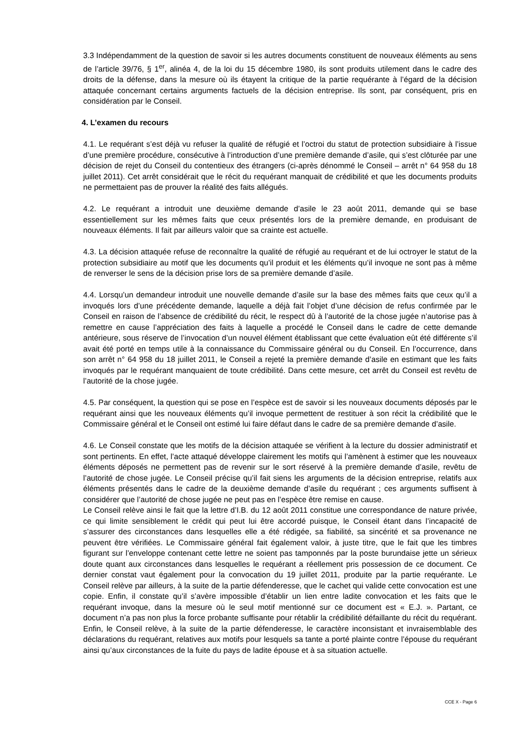3.3 Indépendamment de la question de savoir si les autres documents constituent de nouveaux éléments au sens de l’article 39/76, § 1<sup>er</sup>, alinéa 4, de la loi du 15 décembre 1980, ils sont produits utilement dans le cadre des droits de la défense, dans la mesure où ils étayent la critique de la partie requérante à l’égard de la décision attaquée concernant certains arguments factuels de la décision entreprise. Ils sont, par conséquent, pris en considération par le Conseil.
4. L’examen du recours
4.1. Le requérant s’est déjà vu refuser la qualité de réfugié et l’octroi du statut de protection subsidiaire à l’issue d’une première procédure, consécutive à l’introduction d’une première demande d’asile, qui s’est clôturée par une décision de rejet du Conseil du contentieux des étrangers (ci-après dénommé le Conseil – arrêt n° 64 958 du 18 juillet 2011). Cet arrêt considérait que le récit du requérant manquait de crédibilité et que les documents produits ne permettaient pas de prouver la réalité des faits allégués.
4.2. Le requérant a introduit une deuxième demande d’asile le 23 août 2011, demande qui se base essentiellement sur les mêmes faits que ceux présentés lors de la première demande, en produisant de nouveaux éléments. Il fait par ailleurs valoir que sa crainte est actuelle.
4.3. La décision attaquée refuse de reconnaître la qualité de réfugié au requérant et de lui octroyer le statut de la protection subsidiaire au motif que les documents qu’il produit et les éléments qu’il invoque ne sont pas à même de renverser le sens de la décision prise lors de sa première demande d’asile.
4.4. Lorsqu’un demandeur introduit une nouvelle demande d’asile sur la base des mêmes faits que ceux qu’il a invoqués lors d’une précédente demande, laquelle a déjà fait l’objet d’une décision de refus confirmée par le Conseil en raison de l’absence de crédibilité du récit, le respect dû à l’autorité de la chose jugée n’autorise pas à remettre en cause l’appréciation des faits à laquelle a procédé le Conseil dans le cadre de cette demande antérieure, sous réserve de l’invocation d’un nouvel élément établissant que cette évaluation eût été différente s’il avait été porté en temps utile à la connaissance du Commissaire général ou du Conseil. En l’occurrence, dans son arrêt n° 64 958 du 18 juillet 2011, le Conseil a rejeté la première demande d’asile en estimant que les faits invoqués par le requérant manquaient de toute crédibilité. Dans cette mesure, cet arrêt du Conseil est revêtu de l’autorité de la chose jugée.
4.5. Par conséquent, la question qui se pose en l’espèce est de savoir si les nouveaux documents déposés par le requérant ainsi que les nouveaux éléments qu’il invoque permettent de restituer à son récit la crédibilité que le Commissaire général et le Conseil ont estimé lui faire défaut dans le cadre de sa première demande d’asile.
4.6. Le Conseil constate que les motifs de la décision attaquée se vérifient à la lecture du dossier administratif et sont pertinents. En effet, l’acte attaqué développe clairement les motifs qui l’amènent à estimer que les nouveaux éléments déposés ne permettent pas de revenir sur le sort réservé à la première demande d’asile, revêtu de l’autorité de chose jugée. Le Conseil précise qu’il fait siens les arguments de la décision entreprise, relatifs aux éléments présentés dans le cadre de la deuxième demande d’asile du requérant ; ces arguments suffisent à considérer que l’autorité de chose jugée ne peut pas en l’espèce être remise en cause.
Le Conseil relève ainsi le fait que la lettre d’I.B. du 12 août 2011 constitue une correspondance de nature privée, ce qui limite sensiblement le crédit qui peut lui être accordé puisque, le Conseil étant dans l’incapacité de s’assurer des circonstances dans lesquelles elle a été rédigée, sa fiabilité, sa sincérité et sa provenance ne peuvent être vérifiées. Le Commissaire général fait également valoir, à juste titre, que le fait que les timbres figurant sur l’enveloppe contenant cette lettre ne soient pas tamponnés par la poste burundaise jette un sérieux doute quant aux circonstances dans lesquelles le requérant a réellement pris possession de ce document. Ce dernier constat vaut également pour la convocation du 19 juillet 2011, produite par la partie requérante. Le Conseil relève par ailleurs, à la suite de la partie défenderesse, que le cachet qui valide cette convocation est une copie. Enfin, il constate qu’il s’avère impossible d’établir un lien entre ladite convocation et les faits que le requérant invoque, dans la mesure où le seul motif mentionné sur ce document est « E.J. ». Partant, ce document n’a pas non plus la force probante suffisante pour rétablir la crédibilité défaillante du récit du requérant. Enfin, le Conseil relève, à la suite de la partie défenderesse, le caractère inconsistant et invraisemblable des déclarations du requérant, relatives aux motifs pour lesquels sa tante a porté plainte contre l’épouse du requérant ainsi qu’aux circonstances de la fuite du pays de ladite épouse et à sa situation actuelle.
CCE X - Page 6